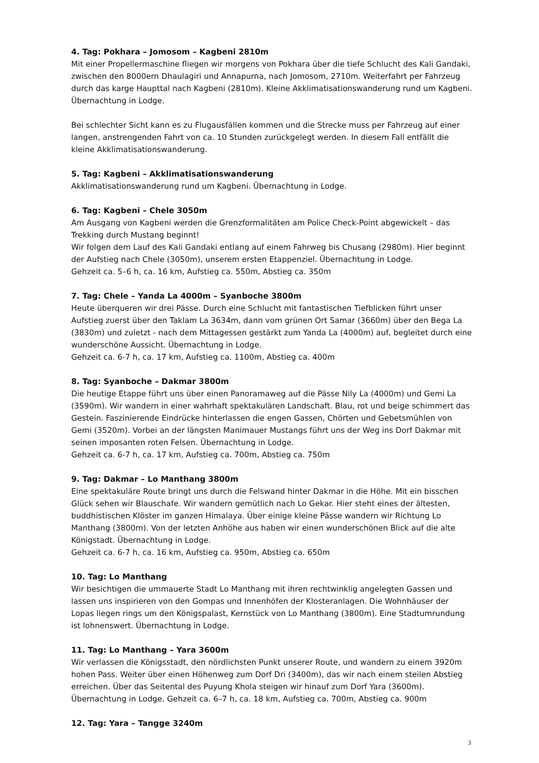4. Tag: Pokhara – Jomosom – Kagbeni 2810m
Mit einer Propellermaschine fliegen wir morgens von Pokhara über die tiefe Schlucht des Kali Gandaki, zwischen den 8000ern Dhaulagiri und Annapurna, nach Jomosom, 2710m. Weiterfahrt per Fahrzeug durch das karge Haupttal nach Kagbeni (2810m). Kleine Akklimatisationswanderung rund um Kagbeni. Übernachtung in Lodge.
Bei schlechter Sicht kann es zu Flugausfällen kommen und die Strecke muss per Fahrzeug auf einer langen, anstrengenden Fahrt von ca. 10 Stunden zurückgelegt werden. In diesem Fall entfällt die kleine Akklimatisationswanderung.
5. Tag: Kagbeni – Akklimatisationswanderung
Akklimatisationswanderung rund um Kagbeni. Übernachtung in Lodge.
6. Tag: Kagbeni – Chele 3050m
Am Ausgang von Kagbeni werden die Grenzformalitäten am Police Check-Point abgewickelt – das Trekking durch Mustang beginnt!
Wir folgen dem Lauf des Kali Gandaki entlang auf einem Fahrweg bis Chusang (2980m). Hier beginnt der Aufstieg nach Chele (3050m), unserem ersten Etappenziel. Übernachtung in Lodge.
Gehzeit ca. 5–6 h, ca. 16 km, Aufstieg ca. 550m, Abstieg ca. 350m
7. Tag: Chele – Yanda La 4000m – Syanboche 3800m
Heute überqueren wir drei Pässe. Durch eine Schlucht mit fantastischen Tiefblicken führt unser Aufstieg zuerst über den Taklam La 3634m, dann vom grünen Ort Samar (3660m) über den Bega La (3830m) und zuletzt - nach dem Mittagessen gestärkt zum Yanda La (4000m) auf, begleitet durch eine wunderschöne Aussicht. Übernachtung in Lodge.
Gehzeit ca. 6-7 h, ca. 17 km, Aufstieg ca. 1100m, Abstieg ca. 400m
8. Tag: Syanboche – Dakmar 3800m
Die heutige Etappe führt uns über einen Panoramaweg auf die Pässe Nily La (4000m) und Gemi La (3590m). Wir wandern in einer wahrhaft spektakulären Landschaft. Blau, rot und beige schimmert das Gestein. Faszinierende Eindrücke hinterlassen die engen Gassen, Chörten und Gebetsmühlen von Gemi (3520m). Vorbei an der längsten Manimauer Mustangs führt uns der Weg ins Dorf Dakmar mit seinen imposanten roten Felsen. Übernachtung in Lodge.
Gehzeit ca. 6-7 h, ca. 17 km, Aufstieg ca. 700m, Abstieg ca. 750m
9. Tag: Dakmar – Lo Manthang 3800m
Eine spektakuläre Route bringt uns durch die Felswand hinter Dakmar in die Höhe. Mit ein bisschen Glück sehen wir Blauschafe. Wir wandern gemütlich nach Lo Gekar. Hier steht eines der ältesten, buddhistischen Klöster im ganzen Himalaya. Über einige kleine Pässe wandern wir Richtung Lo Manthang (3800m). Von der letzten Anhöhe aus haben wir einen wunderschönen Blick auf die alte Königstadt. Übernachtung in Lodge.
Gehzeit ca. 6-7 h, ca. 16 km, Aufstieg ca. 950m, Abstieg ca. 650m
10. Tag: Lo Manthang
Wir besichtigen die ummauerte Stadt Lo Manthang mit ihren rechtwinklig angelegten Gassen und lassen uns inspirieren von den Gompas und Innenhöfen der Klosteranlagen. Die Wohnhäuser der Lopas liegen rings um den Königspalast, Kernstück von Lo Manthang (3800m). Eine Stadtumrundung ist lohnenswert. Übernachtung in Lodge.
11. Tag: Lo Manthang – Yara 3600m
Wir verlassen die Königsstadt, den nördlichsten Punkt unserer Route, und wandern zu einem 3920m hohen Pass. Weiter über einen Höhenweg zum Dorf Dri (3400m), das wir nach einem steilen Abstieg erreichen. Über das Seitental des Puyung Khola steigen wir hinauf zum Dorf Yara (3600m). Übernachtung in Lodge. Gehzeit ca. 6–7 h, ca. 18 km, Aufstieg ca. 700m, Abstieg ca. 900m
12. Tag: Yara – Tangge 3240m
3